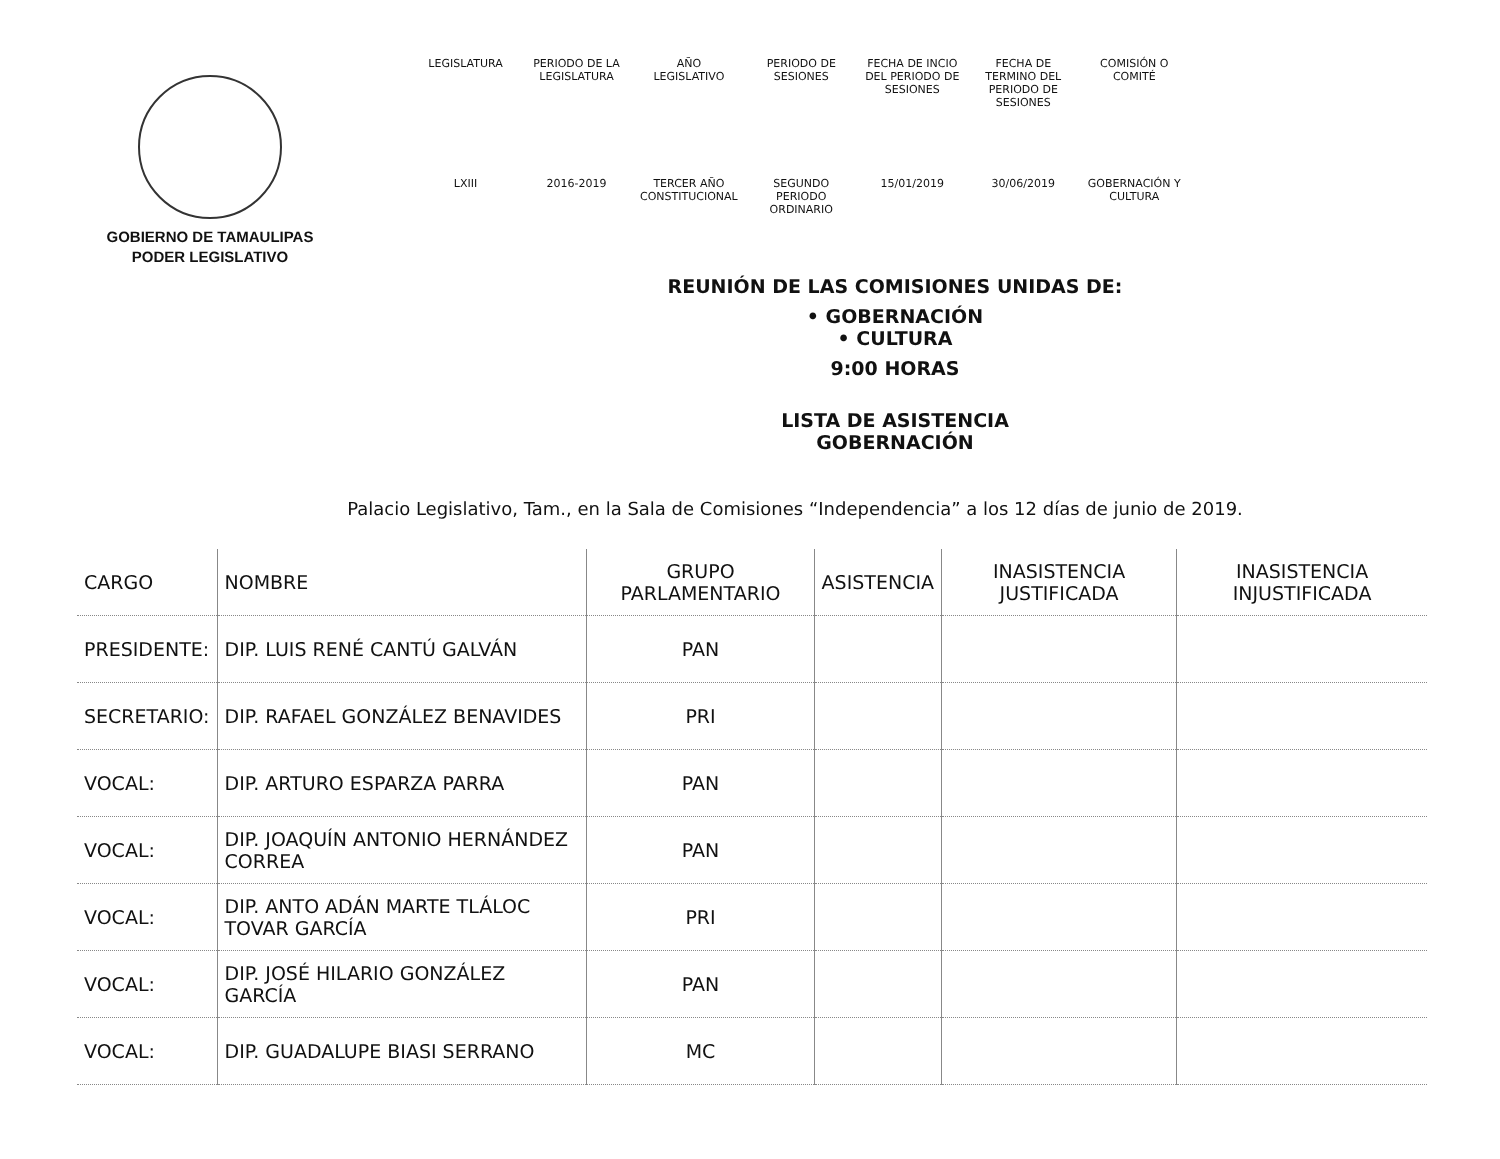GOBIERNO DE TAMAULIPAS
PODER LEGISLATIVO
| LEGISLATURA | PERIODO DE LA LEGISLATURA | AÑO LEGISLATIVO | PERIODO DE SESIONES | FECHA DE INCIO DEL PERIODO DE SESIONES | FECHA DE TERMINO DEL PERIODO DE SESIONES | COMISIÓN O COMITÉ |
| LXIII | 2016-2019 | TERCER AÑO CONSTITUCIONAL | SEGUNDO PERIODO ORDINARIO | 15/01/2019 | 30/06/2019 | GOBERNACIÓN Y CULTURA |
REUNIÓN DE LAS COMISIONES UNIDAS DE:
• GOBERNACIÓN
• CULTURA
9:00 HORAS
LISTA DE ASISTENCIA
GOBERNACIÓN
Palacio Legislativo, Tam., en la Sala de Comisiones “Independencia” a los 12 días de junio de 2019.
| CARGO | NOMBRE | GRUPO PARLAMENTARIO | ASISTENCIA | INASISTENCIA JUSTIFICADA | INASISTENCIA INJUSTIFICADA |
| --- | --- | --- | --- | --- | --- |
| PRESIDENTE: | DIP. LUIS RENÉ CANTÚ GALVÁN | PAN | | | |
| SECRETARIO: | DIP. RAFAEL GONZÁLEZ BENAVIDES | PRI | | | |
| VOCAL: | DIP. ARTURO ESPARZA PARRA | PAN | | | |
| VOCAL: | DIP. JOAQUÍN ANTONIO HERNÁNDEZ CORREA | PAN | | | |
| VOCAL: | DIP. ANTO ADÁN MARTE TLÁLOC TOVAR GARCÍA | PRI | | | |
| VOCAL: | DIP. JOSÉ HILARIO GONZÁLEZ GARCÍA | PAN | | | |
| VOCAL: | DIP. GUADALUPE BIASI SERRANO | MC | | | |